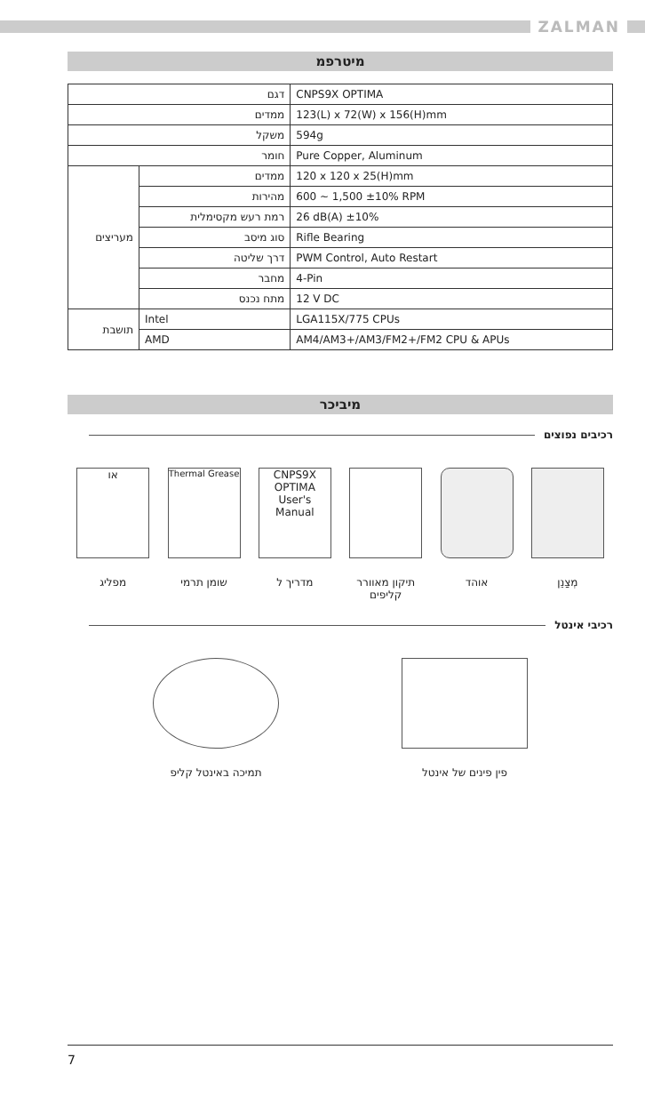ZALMAN
מיטרפמ
| דגם | | CNPS9X OPTIMA |
| ממדים | | 123(L) x 72(W) x 156(H)mm |
| משקל | | 594g |
| חומר | | Pure Copper, Aluminum |
| מעריצים | ממדים | 120 x 120 x 25(H)mm |
| | מהירות | 600 ~ 1,500 ±10% RPM |
| | רמת רעש מקסימלית | 26 dB(A) ±10% |
| | סוג מיסב | Rifle Bearing |
| | דרך שליטה | PWM Control, Auto Restart |
| | מחבר | 4-Pin |
| | מתח נכנס | 12 V DC |
| תושבת | Intel | LGA115X/775 CPUs |
| | AMD | AM4/AM3+/AM3/FM2+/FM2 CPU & APUs |
מיביכר
רכיבים נפוצים
מְצַנֵן אוהד תיקון מאוורר קליפים
CNPS9X OPTIMA User's Manual
מדריך ל
Thermal Grease
שומן תרמי
או
מפליג
רכיבי אינטל
פין פינים של אינטל תמיכה באינטל קליפ
7